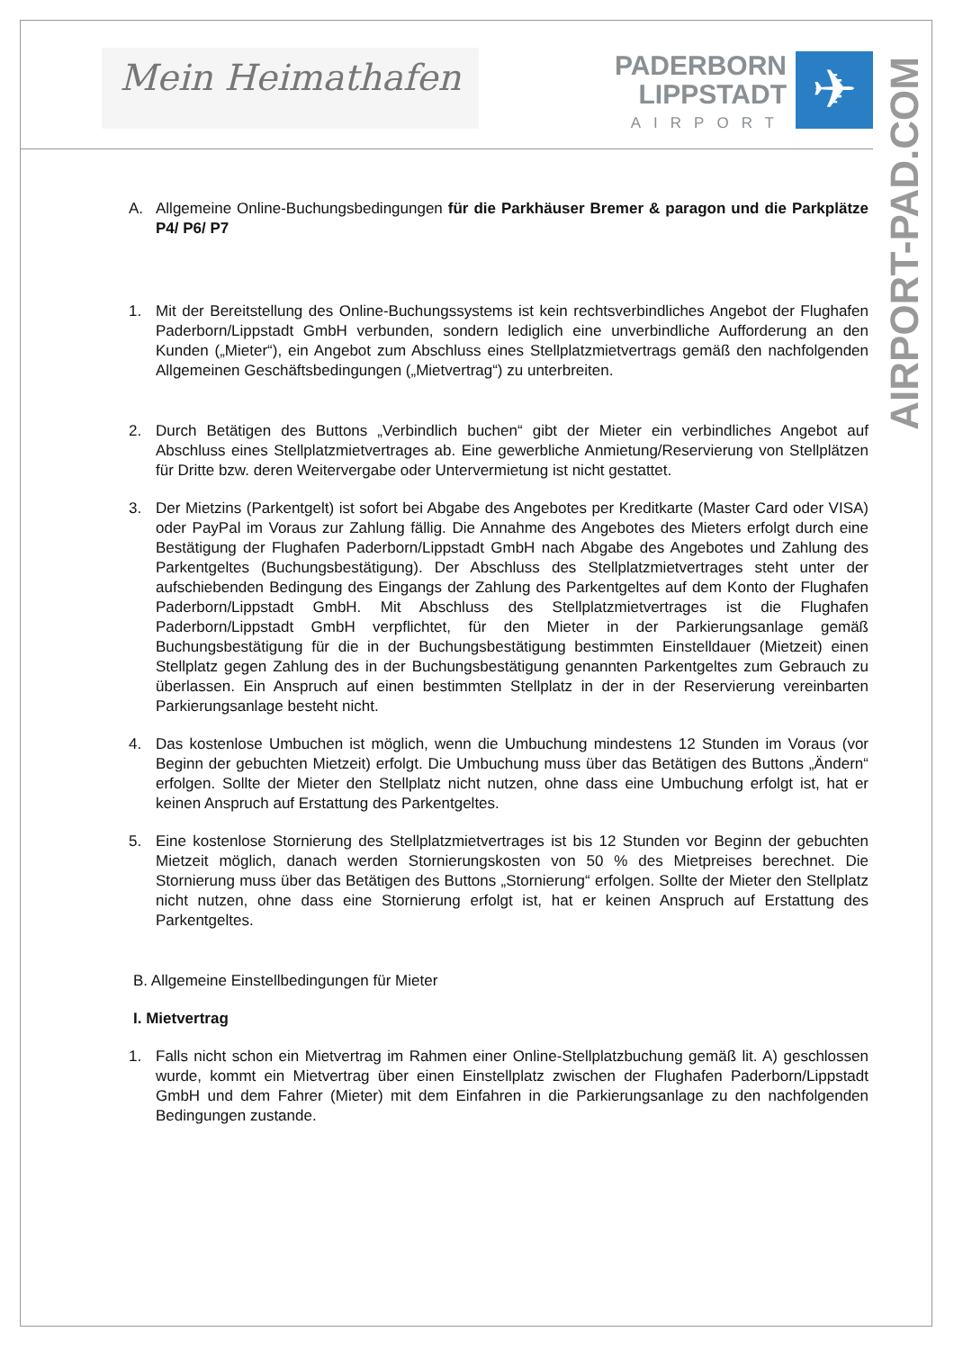Mein Heimathafen
PADERBORN
LIPPSTADT
AIRPORT
✈
AIRPORT-PAD.COM
A. Allgemeine Online-Buchungsbedingungen für die Parkhäuser Bremer & paragon und die Parkplätze P4/ P6/ P7
1. Mit der Bereitstellung des Online-Buchungssystems ist kein rechtsverbindliches Angebot der Flughafen Paderborn/Lippstadt GmbH verbunden, sondern lediglich eine unverbindliche Aufforderung an den Kunden („Mieter“), ein Angebot zum Abschluss eines Stellplatzmietvertrags gemäß den nachfolgenden Allgemeinen Geschäftsbedingungen („Mietvertrag“) zu unterbreiten.
2. Durch Betätigen des Buttons „Verbindlich buchen“ gibt der Mieter ein verbindliches Angebot auf Abschluss eines Stellplatzmietvertrages ab. Eine gewerbliche Anmietung/Reservierung von Stellplätzen für Dritte bzw. deren Weitervergabe oder Untervermietung ist nicht gestattet.
3. Der Mietzins (Parkentgelt) ist sofort bei Abgabe des Angebotes per Kreditkarte (Master Card oder VISA) oder PayPal im Voraus zur Zahlung fällig. Die Annahme des Angebotes des Mieters erfolgt durch eine Bestätigung der Flughafen Paderborn/Lippstadt GmbH nach Abgabe des Angebotes und Zahlung des Parkentgeltes (Buchungsbestätigung). Der Abschluss des Stellplatzmietvertrages steht unter der aufschiebenden Bedingung des Eingangs der Zahlung des Parkentgeltes auf dem Konto der Flughafen Paderborn/Lippstadt GmbH. Mit Abschluss des Stellplatzmietvertrages ist die Flughafen Paderborn/Lippstadt GmbH verpflichtet, für den Mieter in der Parkierungsanlage gemäß Buchungsbestätigung für die in der Buchungsbestätigung bestimmten Einstelldauer (Mietzeit) einen Stellplatz gegen Zahlung des in der Buchungsbestätigung genannten Parkentgeltes zum Gebrauch zu überlassen. Ein Anspruch auf einen bestimmten Stellplatz in der in der Reservierung vereinbarten Parkierungsanlage besteht nicht.
4. Das kostenlose Umbuchen ist möglich, wenn die Umbuchung mindestens 12 Stunden im Voraus (vor Beginn der gebuchten Mietzeit) erfolgt. Die Umbuchung muss über das Betätigen des Buttons „Ändern“ erfolgen. Sollte der Mieter den Stellplatz nicht nutzen, ohne dass eine Umbuchung erfolgt ist, hat er keinen Anspruch auf Erstattung des Parkentgeltes.
5. Eine kostenlose Stornierung des Stellplatzmietvertrages ist bis 12 Stunden vor Beginn der gebuchten Mietzeit möglich, danach werden Stornierungskosten von 50 % des Mietpreises berechnet. Die Stornierung muss über das Betätigen des Buttons „Stornierung“ erfolgen. Sollte der Mieter den Stellplatz nicht nutzen, ohne dass eine Stornierung erfolgt ist, hat er keinen Anspruch auf Erstattung des Parkentgeltes.
B. Allgemeine Einstellbedingungen für Mieter
I. Mietvertrag
1. Falls nicht schon ein Mietvertrag im Rahmen einer Online-Stellplatzbuchung gemäß lit. A) geschlossen wurde, kommt ein Mietvertrag über einen Einstellplatz zwischen der Flughafen Paderborn/Lippstadt GmbH und dem Fahrer (Mieter) mit dem Einfahren in die Parkierungsanlage zu den nachfolgenden Bedingungen zustande.